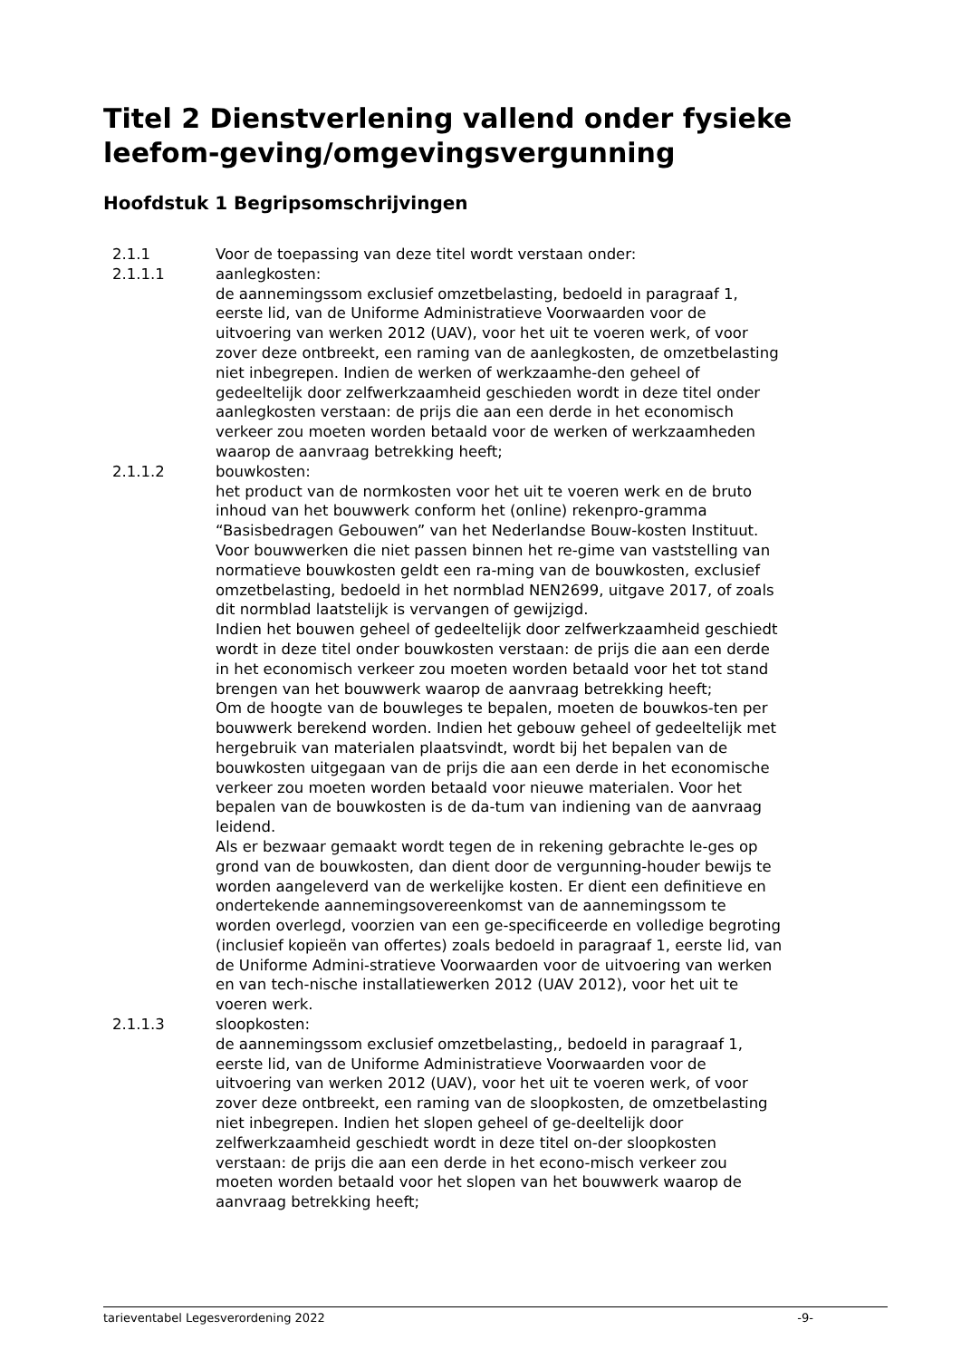Titel 2 Dienstverlening vallend onder fysieke leefom-geving/omgevingsvergunning
Hoofdstuk 1 Begripsomschrijvingen
2.1.1 Voor de toepassing van deze titel wordt verstaan onder:
2.1.1.1 aanlegkosten:
de aannemingssom exclusief omzetbelasting, bedoeld in paragraaf 1, eerste lid, van de Uniforme Administratieve Voorwaarden voor de uitvoering van werken 2012 (UAV), voor het uit te voeren werk, of voor zover deze ontbreekt, een raming van de aanlegkosten, de omzetbelasting niet inbegrepen. Indien de werken of werkzaamhe-den geheel of gedeeltelijk door zelfwerkzaamheid geschieden wordt in deze titel onder aanlegkosten verstaan: de prijs die aan een derde in het economisch verkeer zou moeten worden betaald voor de werken of werkzaamheden waarop de aanvraag betrekking heeft;
2.1.1.2 bouwkosten:
het product van de normkosten voor het uit te voeren werk en de bruto inhoud van het bouwwerk conform het (online) rekenpro-gramma “Basisbedragen Gebouwen” van het Nederlandse Bouw-kosten Instituut. Voor bouwwerken die niet passen binnen het re-gime van vaststelling van normatieve bouwkosten geldt een ra-ming van de bouwkosten, exclusief omzetbelasting, bedoeld in het normblad NEN2699, uitgave 2017, of zoals dit normblad laatstelijk is vervangen of gewijzigd.
Indien het bouwen geheel of gedeeltelijk door zelfwerkzaamheid geschiedt wordt in deze titel onder bouwkosten verstaan: de prijs die aan een derde in het economisch verkeer zou moeten worden betaald voor het tot stand brengen van het bouwwerk waarop de aanvraag betrekking heeft;
Om de hoogte van de bouwleges te bepalen, moeten de bouwkos-ten per bouwwerk berekend worden. Indien het gebouw geheel of gedeeltelijk met hergebruik van materialen plaatsvindt, wordt bij het bepalen van de bouwkosten uitgegaan van de prijs die aan een derde in het economische verkeer zou moeten worden betaald voor nieuwe materialen. Voor het bepalen van de bouwkosten is de da-tum van indiening van de aanvraag leidend.
Als er bezwaar gemaakt wordt tegen de in rekening gebrachte le-ges op grond van de bouwkosten, dan dient door de vergunning-houder bewijs te worden aangeleverd van de werkelijke kosten. Er dient een definitieve en ondertekende aannemingsovereenkomst van de aannemingssom te worden overlegd, voorzien van een ge-specificeerde en volledige begroting (inclusief kopieën van offertes) zoals bedoeld in paragraaf 1, eerste lid, van de Uniforme Admini-stratieve Voorwaarden voor de uitvoering van werken en van tech-nische installatiewerken 2012 (UAV 2012), voor het uit te voeren werk.
2.1.1.3 sloopkosten:
de aannemingssom exclusief omzetbelasting,, bedoeld in paragraaf 1, eerste lid, van de Uniforme Administratieve Voorwaarden voor de uitvoering van werken 2012 (UAV), voor het uit te voeren werk, of voor zover deze ontbreekt, een raming van de sloopkosten, de omzetbelasting niet inbegrepen. Indien het slopen geheel of ge-deeltelijk door zelfwerkzaamheid geschiedt wordt in deze titel on-der sloopkosten verstaan: de prijs die aan een derde in het econo-misch verkeer zou moeten worden betaald voor het slopen van het bouwwerk waarop de aanvraag betrekking heeft;
tarieventabel Legesverordening 2022 -9-